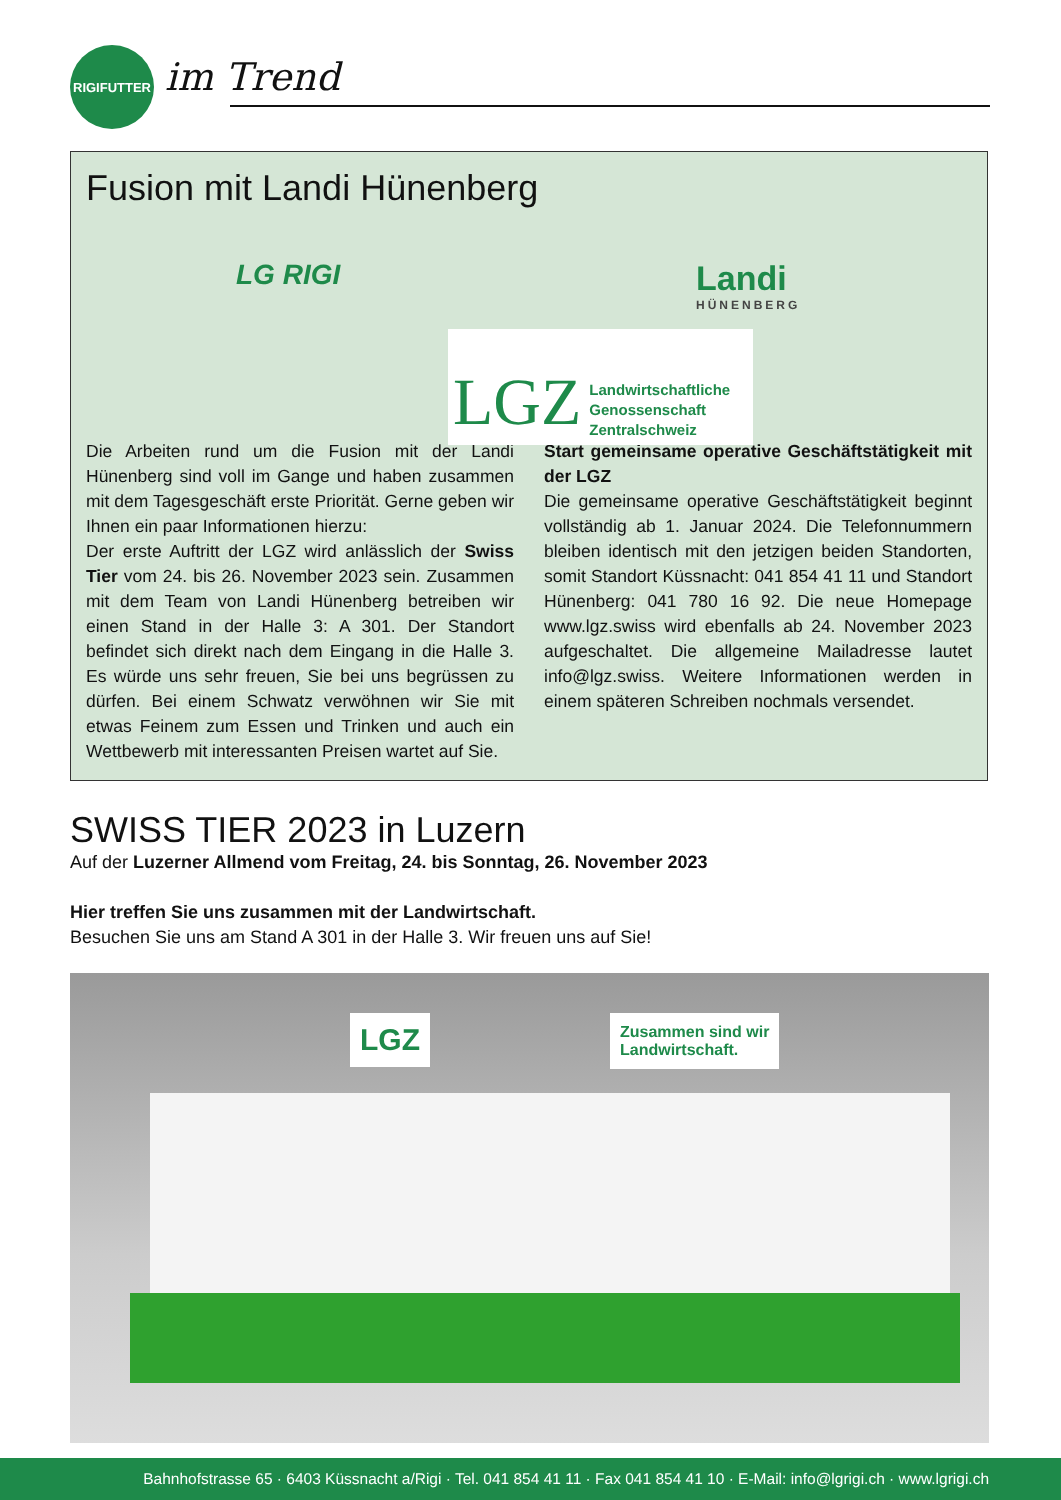RIGIFUTTER
im Trend
Fusion mit Landi Hünenberg
LG RIGI Landi
HÜNENBERG
LGZ Landwirtschaftliche
Genossenschaft
Zentralschweiz
Die Arbeiten rund um die Fusion mit der Landi Hünenberg sind voll im Gange und haben zusammen mit dem Tages­geschäft erste Priorität. Gerne geben wir Ihnen ein paar Informationen hierzu:
Der erste Auftritt der LGZ wird anlässlich der Swiss Tier vom 24. bis 26. November 2023 sein. Zusammen mit dem Team von Landi Hünenberg betreiben wir einen Stand in der Halle 3: A 301. Der Standort befindet sich direkt nach dem Eingang in die Halle 3. Es würde uns sehr freuen, Sie bei uns begrüssen zu dürfen. Bei einem Schwatz verwöhnen wir Sie mit etwas Feinem zum Essen und Trinken und auch ein Wettbewerb mit interessanten Preisen wartet auf Sie.
Start gemeinsame operative Geschäftstätigkeit mit der LGZ
Die gemeinsame operative Geschäftstätigkeit beginnt vollständig ab 1. Januar 2024. Die Telefonnummern bleiben identisch mit den jetzigen beiden Standorten, somit Standort Küssnacht: 041 854 41 11 und Standort Hünenberg: 041 780 16 92. Die neue Homepage www.lgz.swiss wird ebenfalls ab 24. November 2023 aufgeschaltet. Die allgemeine Mailadresse lautet info@lgz.swiss. Weitere Informationen werden in einem späteren Schreiben nochmals versendet.
SWISS TIER 2023 in Luzern
Auf der Luzerner Allmend vom Freitag, 24. bis Sonntag, 26. November 2023
Hier treffen Sie uns zusammen mit der Landwirtschaft.
Besuchen Sie uns am Stand A 301 in der Halle 3. Wir freuen uns auf Sie!
LGZ
Zusammen sind wir
Landwirtschaft.
Bahnhofstrasse 65 · 6403 Küssnacht a/Rigi · Tel. 041 854 41 11 · Fax 041 854 41 10 · E-Mail: info@lgrigi.ch · www.lgrigi.ch